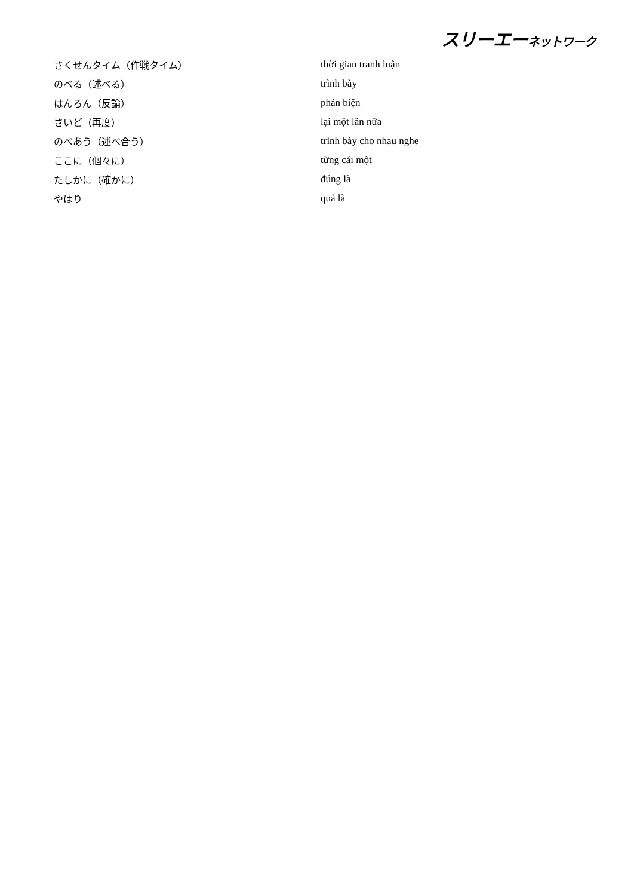スリーエーネットワーク
| さくせんタイム（作戦タイム） | thời gian tranh luận |
| のべる（述べる） | trình bày |
| はんろん（反論） | phản biện |
| さいど（再度） | lại một lần nữa |
| のべあう（述べ合う） | trình bày cho nhau nghe |
| ここに（個々に） | từng cái một |
| たしかに（確かに） | đúng là |
| やはり | quả là |